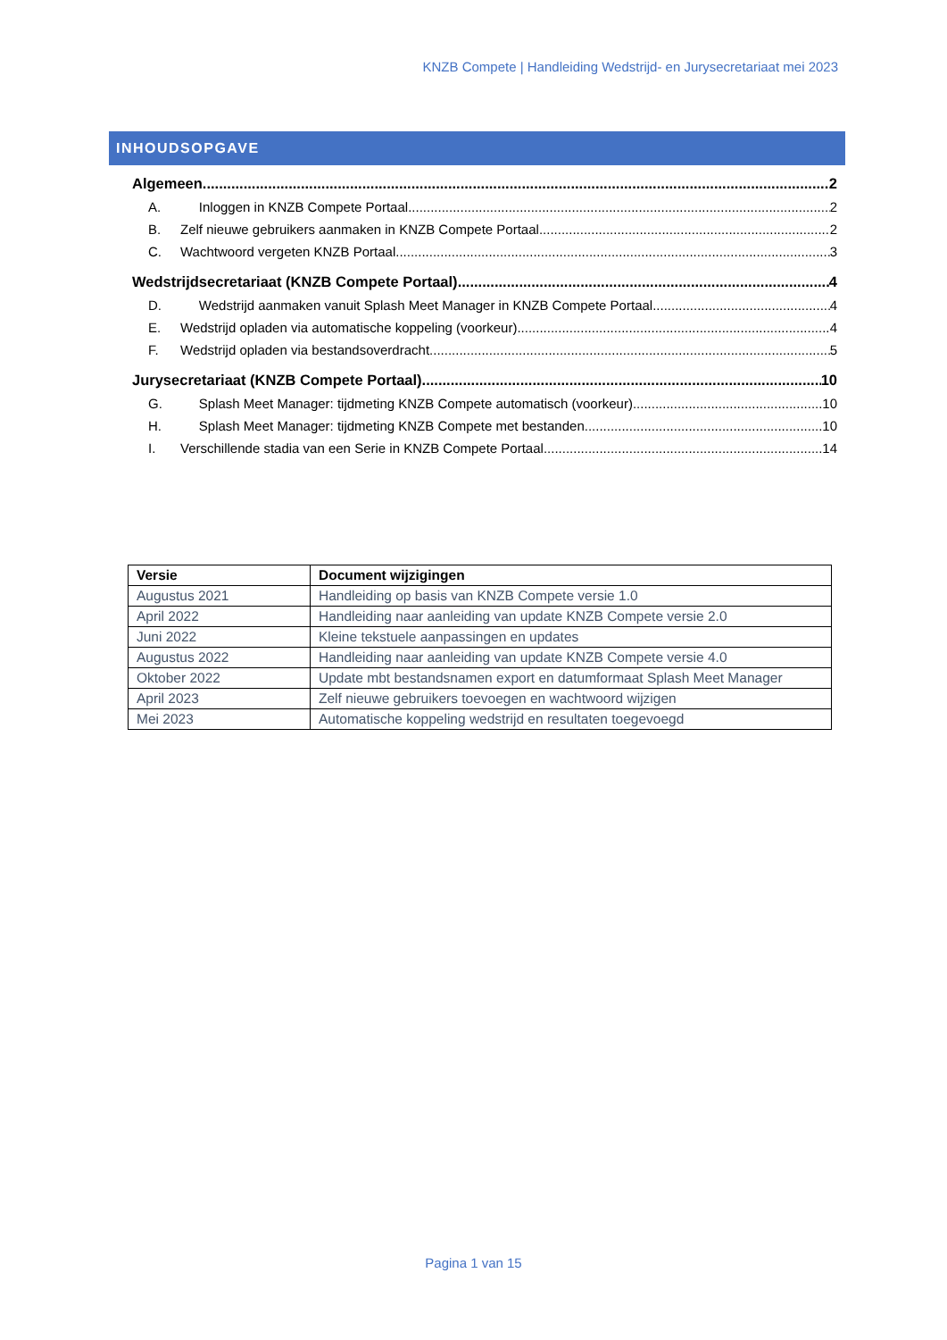KNZB Compete | Handleiding Wedstrijd- en Jurysecretariaat mei 2023
INHOUDSOPGAVE
Algemeen 2
A. Inloggen in KNZB Compete Portaal 2
B. Zelf nieuwe gebruikers aanmaken in KNZB Compete Portaal 2
C. Wachtwoord vergeten KNZB Portaal 3
Wedstrijdsecretariaat (KNZB Compete Portaal) 4
D. Wedstrijd aanmaken vanuit Splash Meet Manager in KNZB Compete Portaal 4
E. Wedstrijd opladen via automatische koppeling (voorkeur) 4
F. Wedstrijd opladen via bestandsoverdracht 5
Jurysecretariaat (KNZB Compete Portaal) 10
G. Splash Meet Manager: tijdmeting KNZB Compete automatisch (voorkeur) 10
H. Splash Meet Manager: tijdmeting KNZB Compete met bestanden 10
I. Verschillende stadia van een Serie in KNZB Compete Portaal 14
| Versie | Document wijzigingen |
| --- | --- |
| Augustus 2021 | Handleiding op basis van KNZB Compete versie 1.0 |
| April 2022 | Handleiding naar aanleiding van update KNZB Compete versie 2.0 |
| Juni 2022 | Kleine tekstuele aanpassingen en updates |
| Augustus 2022 | Handleiding naar aanleiding van update KNZB Compete versie 4.0 |
| Oktober 2022 | Update mbt bestandsnamen export en datumformaat Splash Meet Manager |
| April 2023 | Zelf nieuwe gebruikers toevoegen en wachtwoord wijzigen |
| Mei 2023 | Automatische koppeling wedstrijd en resultaten toegevoegd |
Pagina 1 van 15